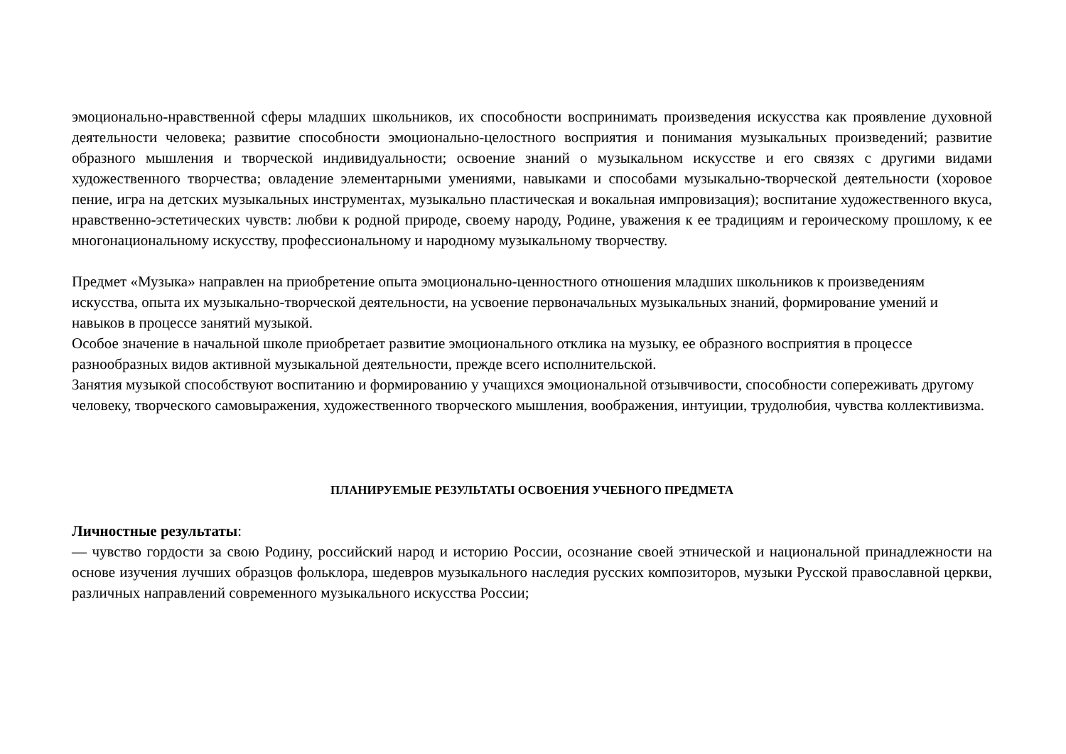эмоционально-нравственной сферы младших школьников, их способности воспринимать произведения искусства как проявление духовной деятельности человека; развитие способности эмоционально-целостного восприятия и понимания музыкальных произведений; развитие образного мышления и творческой индивидуальности; освоение знаний о музыкальном искусстве и его связях с другими видами художественного творчества; овладение элементарными умениями, навыками и способами музыкально-творческой деятельности (хоровое пение, игра на детских музыкальных инструментах, музыкально пластическая и вокальная импровизация); воспитание художественного вкуса, нравственно-эстетических чувств: любви к родной природе, своему народу, Родине, уважения к ее традициям и героическому прошлому, к ее многонациональному искусству, профессиональному и народному музыкальному творчеству.
Предмет «Музыка» направлен на приобретение опыта эмоционально-ценностного отношения младших школьников к произведениям искусства, опыта их музыкально-творческой деятельности, на усвоение первоначальных музыкальных знаний, формирование умений и навыков в процессе занятий музыкой.
Особое значение в начальной школе приобретает развитие эмоционального отклика на музыку, ее образного восприятия в процессе разнообразных видов активной музыкальной деятельности, прежде всего исполнительской.
Занятия музыкой способствуют воспитанию и формированию у учащихся эмоциональной отзывчивости, способности сопереживать другому человеку, творческого самовыражения, художественного творческого мышления, воображения, интуиции, трудолюбия, чувства коллективизма.
ПЛАНИРУЕМЫЕ РЕЗУЛЬТАТЫ ОСВОЕНИЯ УЧЕБНОГО ПРЕДМЕТА
Личностные результаты:
— чувство гордости за свою Родину, российский народ и историю России, осознание своей этнической и национальной принадлежности на основе изучения лучших образцов фольклора, шедевров музыкального наследия русских композиторов, музыки Русской православной церкви, различных направлений современного музыкального искусства России;